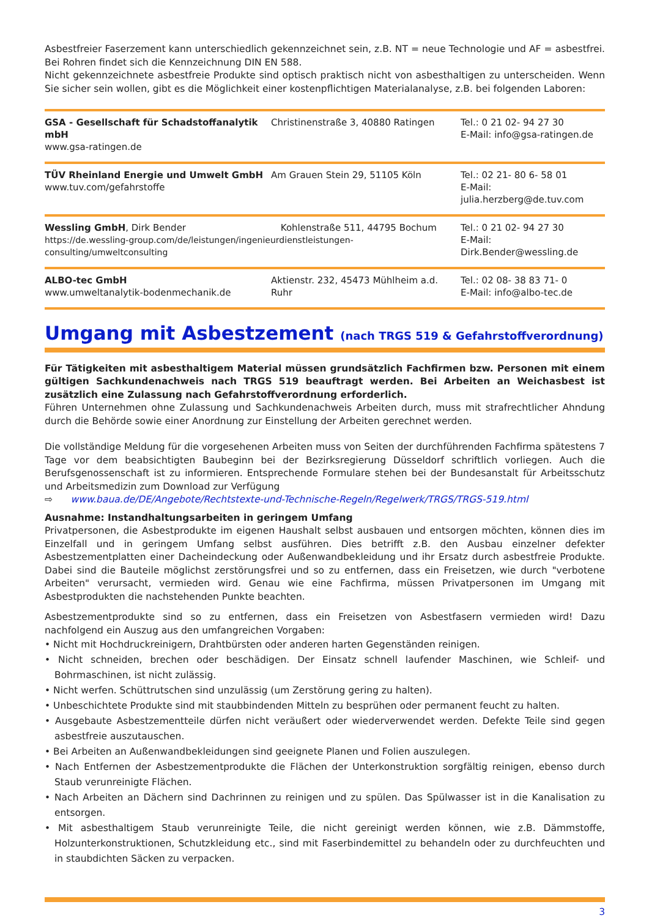Asbestfreier Faserzement kann unterschiedlich gekennzeichnet sein, z.B. NT = neue Technologie und AF = asbestfrei. Bei Rohren findet sich die Kennzeichnung DIN EN 588.
Nicht gekennzeichnete asbestfreie Produkte sind optisch praktisch nicht von asbesthaltigen zu unterscheiden. Wenn Sie sicher sein wollen, gibt es die Möglichkeit einer kostenpflichtigen Materialanalyse, z.B. bei folgenden Laboren:
| GSA - Gesellschaft für Schadstoffanalytik mbH www.gsa-ratingen.de | Christinenstraße 3, 40880 Ratingen | Tel.: 0 21 02- 94 27 30 E-Mail: info@gsa-ratingen.de |
| TÜV Rheinland Energie und Umwelt GmbH www.tuv.com/gefahrstoffe | Am Grauen Stein 29, 51105 Köln | Tel.: 02 21- 80 6- 58 01 E-Mail: julia.herzberg@de.tuv.com |
| Wessling GmbH , Dirk Bender Kohlenstraße 511, 44795 Bochum https://de.wessling-group.com/de/leistungen/ingenieurdienstleistungen-consulting/umweltconsulting | | Tel.: 0 21 02- 94 27 30 E-Mail: Dirk.Bender@wessling.de |
| ALBO-tec GmbH www.umweltanalytik-bodenmechanik.de | Aktienstr. 232, 45473 Mühlheim a.d. Ruhr | Tel.: 02 08- 38 83 71- 0 E-Mail: info@albo-tec.de |
Umgang mit Asbestzement (nach TRGS 519 & Gefahrstoffverordnung)
Für Tätigkeiten mit asbesthaltigem Material müssen grundsätzlich Fachfirmen bzw. Personen mit einem gültigen Sachkundenachweis nach TRGS 519 beauftragt werden. Bei Arbeiten an Weichasbest ist zusätzlich eine Zulassung nach Gefahrstoffverordnung erforderlich.
Führen Unternehmen ohne Zulassung und Sachkundenachweis Arbeiten durch, muss mit strafrechtlicher Ahndung durch die Behörde sowie einer Anordnung zur Einstellung der Arbeiten gerechnet werden.
Die vollständige Meldung für die vorgesehenen Arbeiten muss von Seiten der durchführenden Fachfirma spätestens 7 Tage vor dem beabsichtigten Baubeginn bei der Bezirksregierung Düsseldorf schriftlich vorliegen. Auch die Berufsgenossenschaft ist zu informieren. Entsprechende Formulare stehen bei der Bundesanstalt für Arbeitsschutz und Arbeitsmedizin zum Download zur Verfügung
⇨ www.baua.de/DE/Angebote/Rechtstexte-und-Technische-Regeln/Regelwerk/TRGS/TRGS-519.html
Ausnahme: Instandhaltungsarbeiten in geringem Umfang
Privatpersonen, die Asbestprodukte im eigenen Haushalt selbst ausbauen und entsorgen möchten, können dies im Einzelfall und in geringem Umfang selbst ausführen. Dies betrifft z.B. den Ausbau einzelner defekter Asbestzementplatten einer Dacheindeckung oder Außenwandbekleidung und ihr Ersatz durch asbestfreie Produkte. Dabei sind die Bauteile möglichst zerstörungsfrei und so zu entfernen, dass ein Freisetzen, wie durch "verbotene Arbeiten" verursacht, vermieden wird. Genau wie eine Fachfirma, müssen Privatpersonen im Umgang mit Asbestprodukten die nachstehenden Punkte beachten.
Asbestzementprodukte sind so zu entfernen, dass ein Freisetzen von Asbestfasern vermieden wird! Dazu nachfolgend ein Auszug aus den umfangreichen Vorgaben:
• Nicht mit Hochdruckreinigern, Drahtbürsten oder anderen harten Gegenständen reinigen.
• Nicht schneiden, brechen oder beschädigen. Der Einsatz schnell laufender Maschinen, wie Schleif- und Bohrmaschinen, ist nicht zulässig.
• Nicht werfen. Schüttrutschen sind unzulässig (um Zerstörung gering zu halten).
• Unbeschichtete Produkte sind mit staubbindenden Mitteln zu besprühen oder permanent feucht zu halten.
• Ausgebaute Asbestzementteile dürfen nicht veräußert oder wiederverwendet werden. Defekte Teile sind gegen asbestfreie auszutauschen.
• Bei Arbeiten an Außenwandbekleidungen sind geeignete Planen und Folien auszulegen.
• Nach Entfernen der Asbestzementprodukte die Flächen der Unterkonstruktion sorgfältig reinigen, ebenso durch Staub verunreinigte Flächen.
• Nach Arbeiten an Dächern sind Dachrinnen zu reinigen und zu spülen. Das Spülwasser ist in die Kanalisation zu entsorgen.
• Mit asbesthaltigem Staub verunreinigte Teile, die nicht gereinigt werden können, wie z.B. Dämmstoffe, Holzunterkonstruktionen, Schutzkleidung etc., sind mit Faserbindemittel zu behandeln oder zu durchfeuchten und in staubdichten Säcken zu verpacken.
3